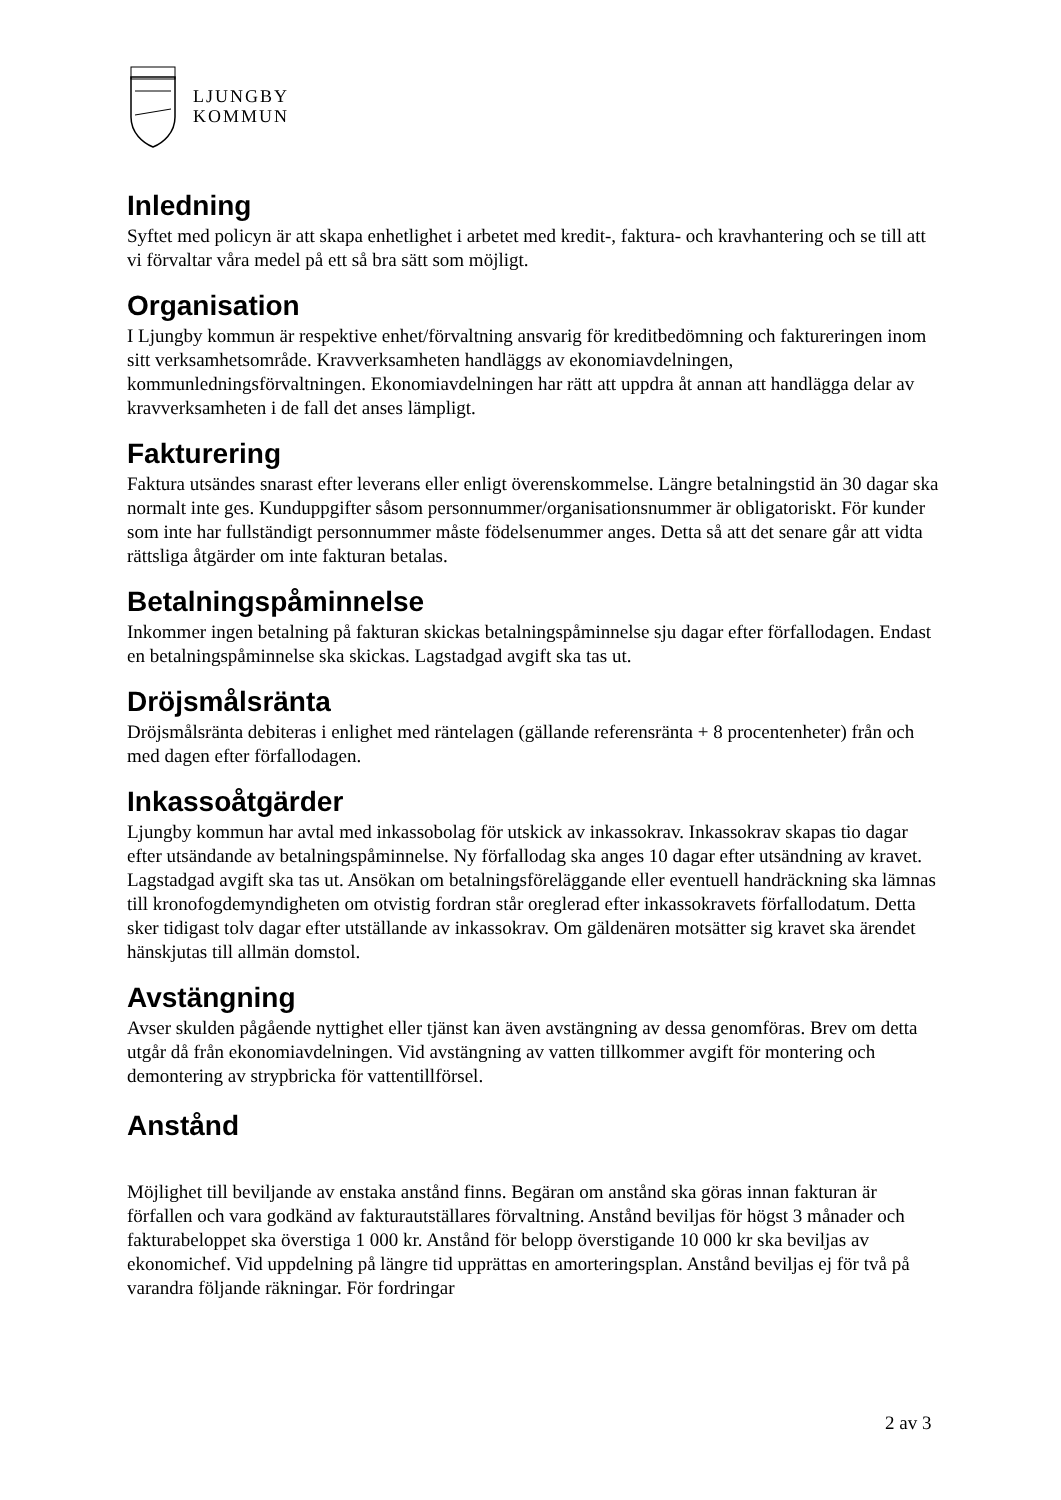LJUNGBY
KOMMUN
Inledning
Syftet med policyn är att skapa enhetlighet i arbetet med kredit-, faktura- och kravhantering och se till att vi förvaltar våra medel på ett så bra sätt som möjligt.
Organisation
I Ljungby kommun är respektive enhet/förvaltning ansvarig för kreditbedömning och faktureringen inom sitt verksamhetsområde. Kravverksamheten handläggs av ekonomiavdelningen, kommunledningsförvaltningen. Ekonomiavdelningen har rätt att uppdra åt annan att handlägga delar av kravverksamheten i de fall det anses lämpligt.
Fakturering
Faktura utsändes snarast efter leverans eller enligt överenskommelse. Längre betalningstid än 30 dagar ska normalt inte ges. Kunduppgifter såsom personnummer/organisationsnummer är obligatoriskt. För kunder som inte har fullständigt personnummer måste födelsenummer anges. Detta så att det senare går att vidta rättsliga åtgärder om inte fakturan betalas.
Betalningspåminnelse
Inkommer ingen betalning på fakturan skickas betalningspåminnelse sju dagar efter förfallodagen. Endast en betalningspåminnelse ska skickas. Lagstadgad avgift ska tas ut.
Dröjsmålsränta
Dröjsmålsränta debiteras i enlighet med räntelagen (gällande referensränta + 8 procentenheter) från och med dagen efter förfallodagen.
Inkassoåtgärder
Ljungby kommun har avtal med inkassobolag för utskick av inkassokrav. Inkassokrav skapas tio dagar efter utsändande av betalningspåminnelse. Ny förfallodag ska anges 10 dagar efter utsändning av kravet. Lagstadgad avgift ska tas ut. Ansökan om betalningsföreläggande eller eventuell handräckning ska lämnas till kronofogdemyndigheten om otvistig fordran står oreglerad efter inkassokravets förfallodatum. Detta sker tidigast tolv dagar efter utställande av inkassokrav. Om gäldenären motsätter sig kravet ska ärendet hänskjutas till allmän domstol.
Avstängning
Avser skulden pågående nyttighet eller tjänst kan även avstängning av dessa genomföras. Brev om detta utgår då från ekonomiavdelningen. Vid avstängning av vatten tillkommer avgift för montering och demontering av strypbricka för vattentillförsel.
Anstånd
Möjlighet till beviljande av enstaka anstånd finns. Begäran om anstånd ska göras innan fakturan är förfallen och vara godkänd av fakturautställares förvaltning. Anstånd beviljas för högst 3 månader och fakturabeloppet ska överstiga 1 000 kr. Anstånd för belopp överstigande 10 000 kr ska beviljas av ekonomichef. Vid uppdelning på längre tid upprättas en amorteringsplan. Anstånd beviljas ej för två på varandra följande räkningar. För fordringar
2 av 3